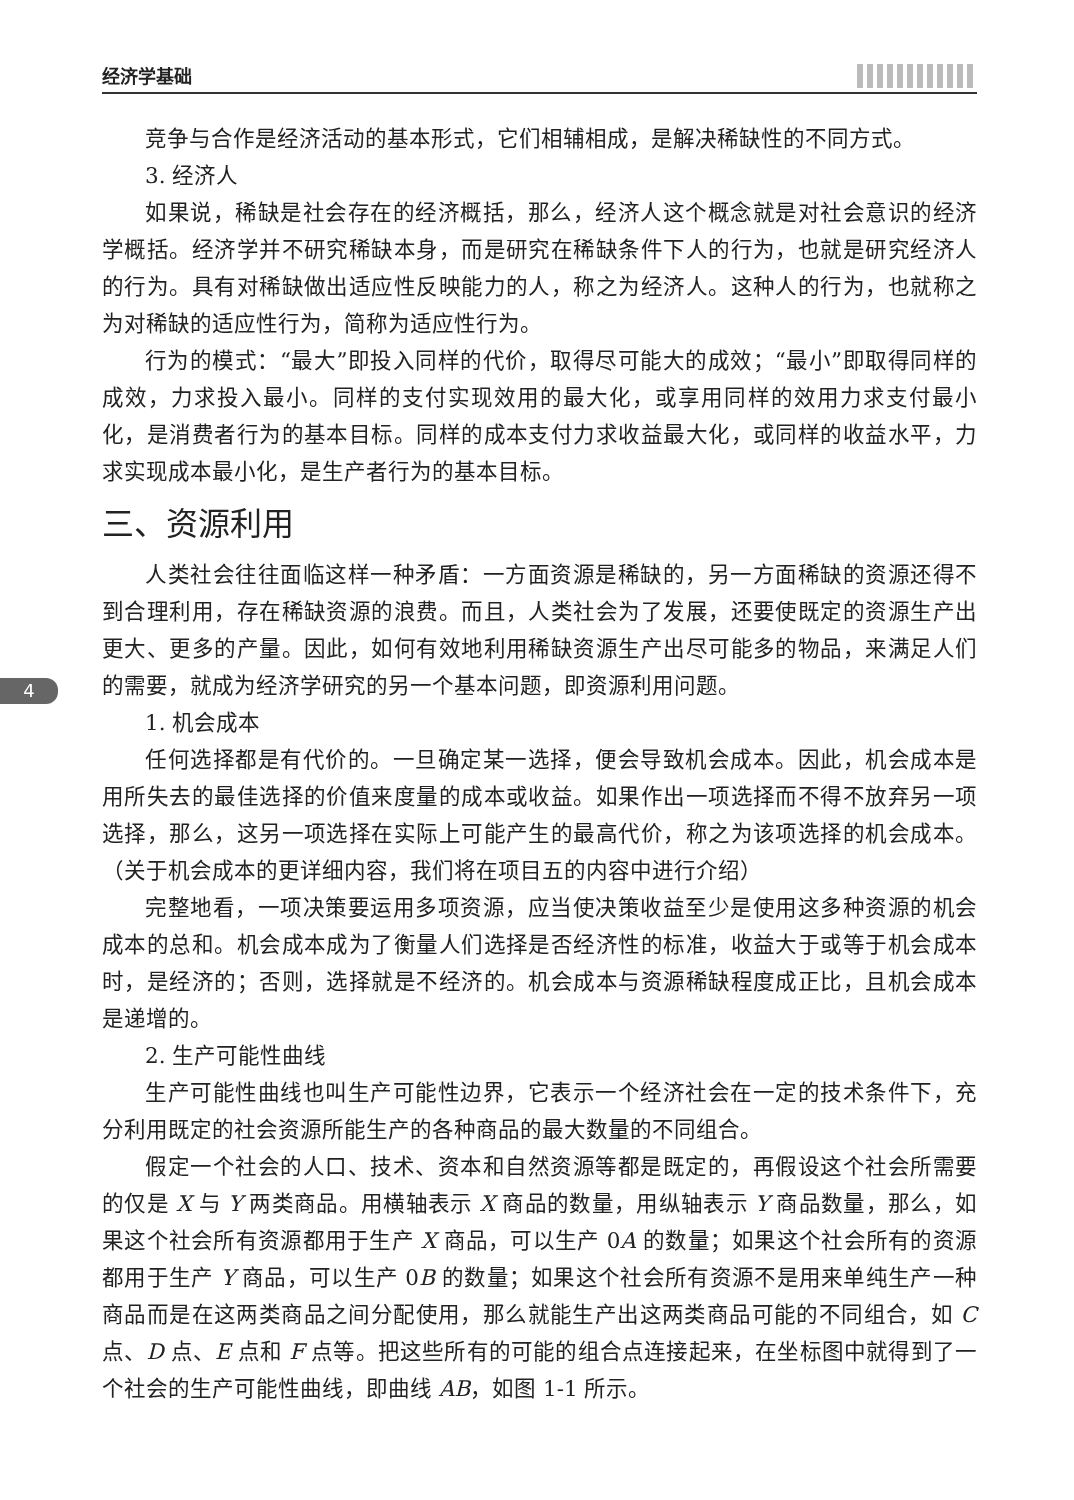经济学基础
4
竞争与合作是经济活动的基本形式，它们相辅相成，是解决稀缺性的不同方式。
3. 经济人
如果说，稀缺是社会存在的经济概括，那么，经济人这个概念就是对社会意识的经济学概括。经济学并不研究稀缺本身，而是研究在稀缺条件下人的行为，也就是研究经济人的行为。具有对稀缺做出适应性反映能力的人，称之为经济人。这种人的行为，也就称之为对稀缺的适应性行为，简称为适应性行为。
行为的模式：“最大”即投入同样的代价，取得尽可能大的成效；“最小”即取得同样的成效，力求投入最小。同样的支付实现效用的最大化，或享用同样的效用力求支付最小化，是消费者行为的基本目标。同样的成本支付力求收益最大化，或同样的收益水平，力求实现成本最小化，是生产者行为的基本目标。
三、资源利用
人类社会往往面临这样一种矛盾：一方面资源是稀缺的，另一方面稀缺的资源还得不到合理利用，存在稀缺资源的浪费。而且，人类社会为了发展，还要使既定的资源生产出更大、更多的产量。因此，如何有效地利用稀缺资源生产出尽可能多的物品，来满足人们的需要，就成为经济学研究的另一个基本问题，即资源利用问题。
1. 机会成本
任何选择都是有代价的。一旦确定某一选择，便会导致机会成本。因此，机会成本是用所失去的最佳选择的价值来度量的成本或收益。如果作出一项选择而不得不放弃另一项选择，那么，这另一项选择在实际上可能产生的最高代价，称之为该项选择的机会成本。（关于机会成本的更详细内容，我们将在项目五的内容中进行介绍）
完整地看，一项决策要运用多项资源，应当使决策收益至少是使用这多种资源的机会成本的总和。机会成本成为了衡量人们选择是否经济性的标准，收益大于或等于机会成本时，是经济的；否则，选择就是不经济的。机会成本与资源稀缺程度成正比，且机会成本是递增的。
2. 生产可能性曲线
生产可能性曲线也叫生产可能性边界，它表示一个经济社会在一定的技术条件下，充分利用既定的社会资源所能生产的各种商品的最大数量的不同组合。
假定一个社会的人口、技术、资本和自然资源等都是既定的，再假设这个社会所需要的仅是 X 与 Y 两类商品。用横轴表示 X 商品的数量，用纵轴表示 Y 商品数量，那么，如果这个社会所有资源都用于生产 X 商品，可以生产 0A 的数量；如果这个社会所有的资源都用于生产 Y 商品，可以生产 0B 的数量；如果这个社会所有资源不是用来单纯生产一种商品而是在这两类商品之间分配使用，那么就能生产出这两类商品可能的不同组合，如 C 点、D 点、E 点和 F 点等。把这些所有的可能的组合点连接起来，在坐标图中就得到了一个社会的生产可能性曲线，即曲线 AB，如图 1-1 所示。